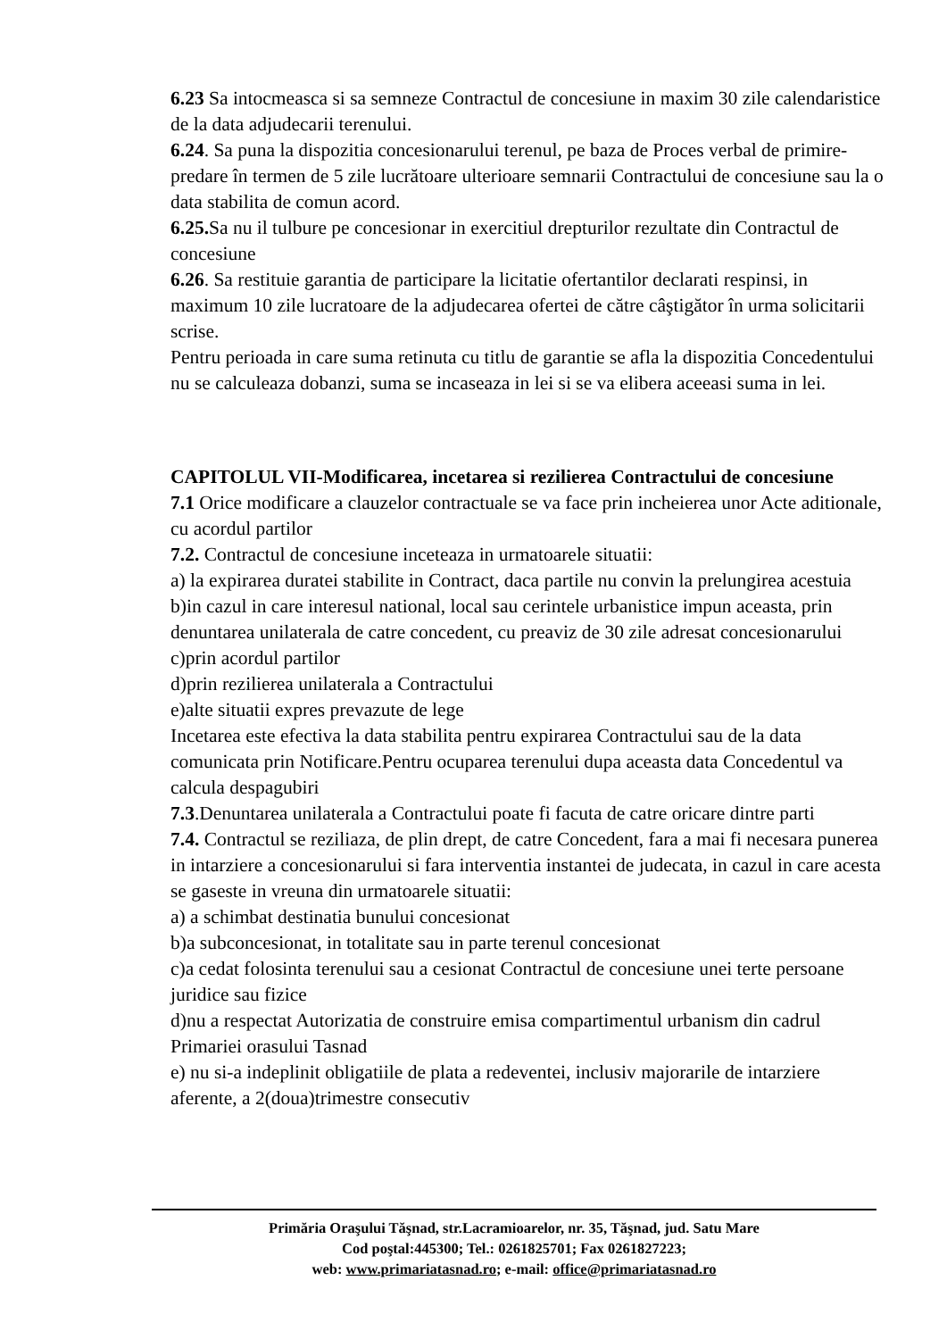6.23 Sa intocmeasca si sa semneze Contractul de concesiune in maxim 30 zile calendaristice de la data adjudecarii terenului.
6.24. Sa puna la dispozitia concesionarului terenul, pe baza de Proces verbal de primire-predare în termen de 5 zile lucrătoare ulterioare semnarii Contractului de concesiune sau la o data stabilita de comun acord.
6.25. Sa nu il tulbure pe concesionar in exercitiul drepturilor rezultate din Contractul de concesiune
6.26. Sa restituie garantia de participare la licitatie ofertantilor declarati respinsi, in maximum 10 zile lucratoare de la adjudecarea ofertei de către câştigător în urma solicitarii scrise.
Pentru perioada in care suma retinuta cu titlu de garantie se afla la dispozitia Concedentului nu se calculeaza dobanzi, suma se incaseaza in lei si se va elibera aceeasi suma in lei.
CAPITOLUL VII-Modificarea, incetarea si rezilierea Contractului de concesiune
7.1 Orice modificare a clauzelor contractuale se va face prin incheierea unor Acte aditionale, cu acordul partilor
7.2. Contractul de concesiune inceteaza in urmatoarele situatii:
a) la expirarea duratei stabilite in Contract, daca partile nu convin la prelungirea acestuia
b)in cazul in care interesul national, local sau cerintele urbanistice impun aceasta, prin denuntarea unilaterala de catre concedent, cu preaviz de 30 zile adresat concesionarului
c)prin acordul partilor
d)prin rezilierea unilaterala a Contractului
e)alte situatii expres prevazute de lege
Incetarea este efectiva la data stabilita pentru expirarea Contractului sau de la data comunicata prin Notificare.Pentru ocuparea terenului dupa aceasta data Concedentul va calcula despagubiri
7.3.Denuntarea unilaterala a Contractului poate fi facuta de catre oricare dintre parti
7.4. Contractul se reziliaza, de plin drept, de catre Concedent, fara a mai fi necesara punerea in intarziere a concesionarului si fara interventia instantei de judecata, in cazul in care acesta se gaseste in vreuna din urmatoarele situatii:
a) a schimbat destinatia bunului concesionat
b)a subconcesionat, in totalitate sau in parte terenul concesionat
c)a cedat folosinta terenului sau a cesionat Contractul de concesiune unei terte persoane juridice sau fizice
d)nu a respectat Autorizatia de construire emisa compartimentul urbanism din cadrul Primariei orasului Tasnad
e) nu si-a indeplinit obligatiile de plata a redeventei, inclusiv majorarile de intarziere aferente, a 2(doua)trimestre consecutiv
Primăria Oraşului Tăşnad, str.Lacramioarelor, nr. 35, Tăşnad, jud. Satu Mare
Cod poştal:445300; Tel.: 0261825701; Fax 0261827223;
web: www.primariatasnad.ro; e-mail: office@primariatasnad.ro